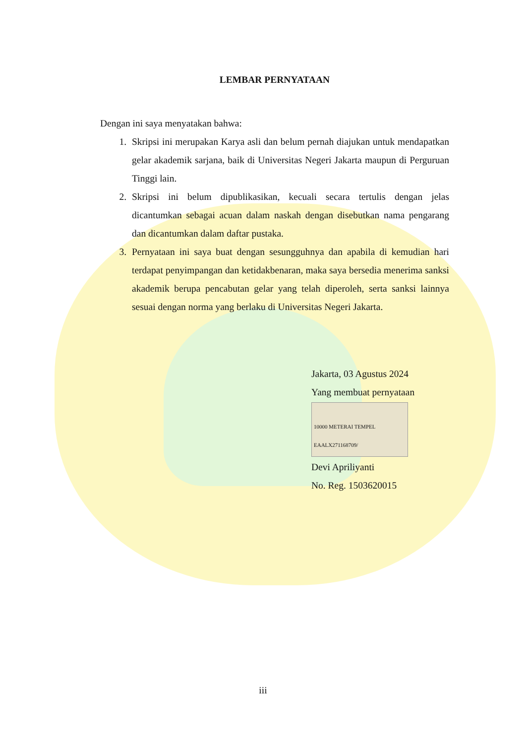LEMBAR PERNYATAAN
Dengan ini saya menyatakan bahwa:
1. Skripsi ini merupakan Karya asli dan belum pernah diajukan untuk mendapatkan gelar akademik sarjana, baik di Universitas Negeri Jakarta maupun di Perguruan Tinggi lain.
2. Skripsi ini belum dipublikasikan, kecuali secara tertulis dengan jelas dicantumkan sebagai acuan dalam naskah dengan disebutkan nama pengarang dan dicantumkan dalam daftar pustaka.
3. Pernyataan ini saya buat dengan sesungguhnya dan apabila di kemudian hari terdapat penyimpangan dan ketidakbenaran, maka saya bersedia menerima sanksi akademik berupa pencabutan gelar yang telah diperoleh, serta sanksi lainnya sesuai dengan norma yang berlaku di Universitas Negeri Jakarta.
Jakarta, 03 Agustus 2024
Yang membuat pernyataan
10000 METERAI TEMPEL EAALX271168709/
Devi Apriliyanti
No. Reg. 1503620015
iii